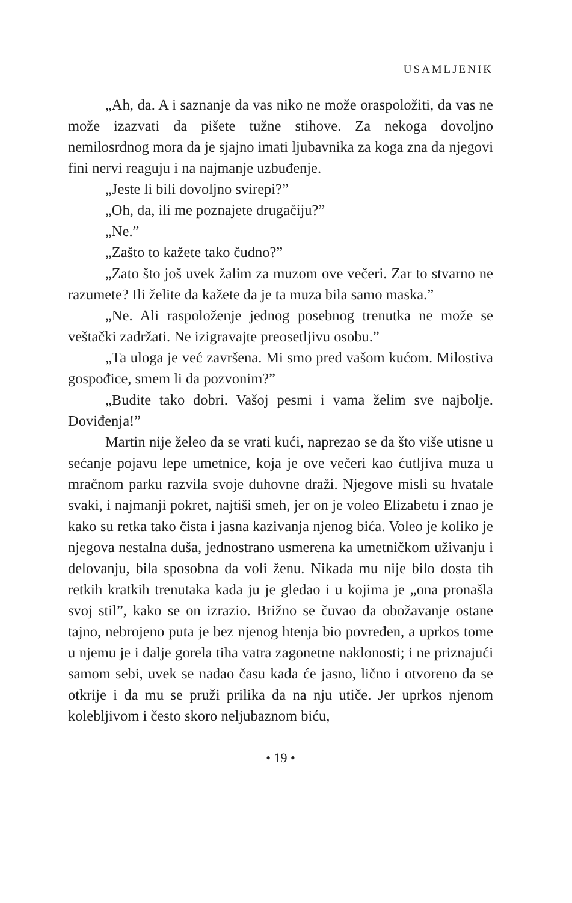USAMLJENIK
„Ah, da. A i saznanje da vas niko ne može oraspoložiti, da vas ne može izazvati da pišete tužne stihove. Za nekoga dovoljno nemilosrdnog mora da je sjajno imati ljubavnika za koga zna da njegovi fini nervi reaguju i na najmanje uzbuđenje.
„Jeste li bili dovoljno svirepi?”
„Oh, da, ili me poznajete drugačiju?”
„Ne.”
„Zašto to kažete tako čudno?”
„Zato što još uvek žalim za muzom ove večeri. Zar to stvarno ne razumete? Ili želite da kažete da je ta muza bila samo maska.”
„Ne. Ali raspoloženje jednog posebnog trenutka ne može se veštački zadržati. Ne izigravajte preosetljivu osobu.”
„Ta uloga je već završena. Mi smo pred vašom kućom. Milostiva gospođice, smem li da pozvonim?”
„Budite tako dobri. Vašoj pesmi i vama želim sve najbolje. Doviđenja!”
Martin nije želeo da se vrati kući, naprezao se da što više utisne u sećanje pojavu lepe umetnice, koja je ove večeri kao ćutljiva muza u mračnom parku razvila svoje duhovne draži. Njegove misli su hvatale svaki, i najmanji pokret, najtiši smeh, jer on je voleo Elizabetu i znao je kako su retka tako čista i jasna kazivanja njenog bića. Voleo je koliko je njegova nestalna duša, jednostrano usmerena ka umetničkom uživanju i delovanju, bila sposobna da voli ženu. Nikada mu nije bilo dosta tih retkih kratkih trenutaka kada ju je gledao i u kojima je „ona pronašla svoj stil”, kako se on izrazio. Brižno se čuvao da obožavanje ostane tajno, nebrojeno puta je bez njenog htenja bio povređen, a uprkos tome u njemu je i dalje gorela tiha vatra zagonetne naklonosti; i ne priznajući samom sebi, uvek se nadao času kada će jasno, lično i otvoreno da se otkrije i da mu se pruži prilika da na nju utiče. Jer uprkos njenom kolebljivom i često skoro neljubaznom biću,
• 19 •